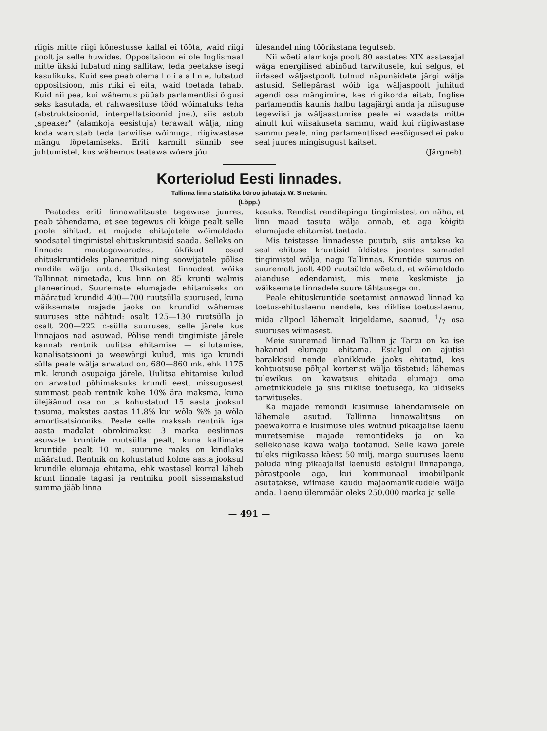riigis mitte riigi kõnestusse kallal ei tööta, waid riigi poolt ja selle huwides. Oppositsioon ei ole Inglismaal mitte ükski lubatud ning sallitaw, teda peetakse isegi kasulikuks. Kuid see peab olema l o i a a l n e, lubatud oppositsioon, mis riiki ei eita, waid toetada tahab. Kuid nii pea, kui wähemus püüab parlamentlisi õigusi seks kasutada, et rahwaesituse tööd wõimatuks teha (abstruktsioonid, interpellatsioonid jne.), siis astub „speaker" (alamkoja eesistuja) terawalt wälja, ning koda warustab teda tarwilise wõimuga, riigiwastase mängu lõpetamiseks. Eriti karmilt sünnib see juhtumistel, kus wähemus teatawa wõera jõu
ülesandel ning töörikstana tegutseb.
Nii wõeti alamkoja poolt 80 aastates XIX aastasajal wäga energilised abinõud tarwitusele, kui selgus, et iirlased wäljastpoolt tulnud näpunäidete järgi wälja astusid. Sellepärast wõib iga wäljaspoolt juhitud agendi osa mängimine, kes riigikorda eitab, Inglise parlamendis kaunis halbu tagajärgi anda ja niisuguse tegewiisi ja wäljaastumise peale ei waadata mitte ainult kui wiisakuseta sammu, waid kui riigiwastase sammu peale, ning parlamentlised eesõigused ei paku seal juures mingisugust kaitset.
(Järgneb).
Korteriolud Eesti linnades.
Tallinna linna statistika büroo juhataja W. Smetanin.
(Lõpp.)
Peatades eriti linnawalitsuste tegewuse juures, peab tähendama, et see tegewus oli kõige pealt selle poole sihitud, et majade ehitajatele wõimaldada soodsatel tingimistel ehituskruntisid saada. Selleks on linnade maatagawaradest ükfikud osad ehituskruntideks planeeritud ning soowijatele põlise rendile wälja antud. Üksikutest linnadest wõiks Tallinnat nimetada, kus linn on 85 krunti walmis planeerinud. Suuremate elumajade ehitamiseks on määratud krundid 400—700 ruutsülla suurused, kuna wäiksemate majade jaoks on krundid wähemas suuruses ette nähtud: osalt 125—130 ruutsülla ja osalt 200—222 r.-sülla suuruses, selle järele kus linnajaos nad asuwad. Põlise rendi tingimiste järele kannab rentnik uulitsa ehitamise — sillutamise, kanalisatsiooni ja weewärgi kulud, mis iga krundi sülla peale wälja arwatud on, 680—860 mk. ehk 1175 mk. krundi asupaiga järele. Uulitsa ehitamise kulud on arwatud põhimaksuks krundi eest, missugusest summast peab rentnik kohe 10% ära maksma, kuna ülejäänud osa on ta kohustatud 15 aasta jooksul tasuma, makstes aastas 11.8% kui wõla %% ja wõla amortisatsiooniks. Peale selle maksab rentnik iga aasta madalat obrokimaksu 3 marka eeslinnas asuwate kruntide ruutsülla pealt, kuna kallimate kruntide pealt 10 m. suurune maks on kindlaks määratud. Rentnik on kohustatud kolme aasta jooksul krundile elumaja ehitama, ehk wastasel korral läheb krunt linnale tagasi ja rentniku poolt sissemakstud summa jääb linna
kasuks. Rendist rendilepingu tingimistest on näha, et linn maad tasuta wälja annab, et aga kõigiti elumajade ehitamist toetada.
Mis teistesse linnadesse puutub, siis antakse ka seal ehituse kruntisid üldistes joontes samadel tingimistel wälja, nagu Tallinnas. Kruntide suurus on suuremalt jaolt 400 ruutsülda wõetud, et wõimaldada aianduse edendamist, mis meie keskmiste ja wäiksemate linnadele suure tähtsusega on.
Peale ehituskruntide soetamist annawad linnad ka toetus-ehituslaenu nendele, kes riiklise toetus-laenu, mida allpool lähemalt kirjeldame, saanud, 1/7 osa suuruses wiimasest.
Meie suuremad linnad Tallinn ja Tartu on ka ise hakanud elumaju ehitama. Esialgul on ajutisi barakkisid nende elanikkude jaoks ehitatud, kes kohtuotsuse põhjal korterist wälja tõstetud; lähemas tulewikus on kawatsus ehitada elumaju oma ametnikkudele ja siis riiklise toetusega, ka üldiseks tarwituseks.
Ka majade remondi küsimuse lahendamisele on lähemale asutud. Tallinna linnawalitsus on päewakorrale küsimuse üles wõtnud pikaajalise laenu muretsemise majade remontideks ja on ka sellekohase kawa wälja töötanud. Selle kawa järele tuleks riigikassa käest 50 milj. marga suuruses laenu paluda ning pikaajalisi laenusid esialgul linnapanga, pärastpoole aga, kui kommunaal imobiilpank asutatakse, wiimase kaudu majaomanikkudele wälja anda. Laenu ülemmäär oleks 250.000 marka ja selle
— 491 —